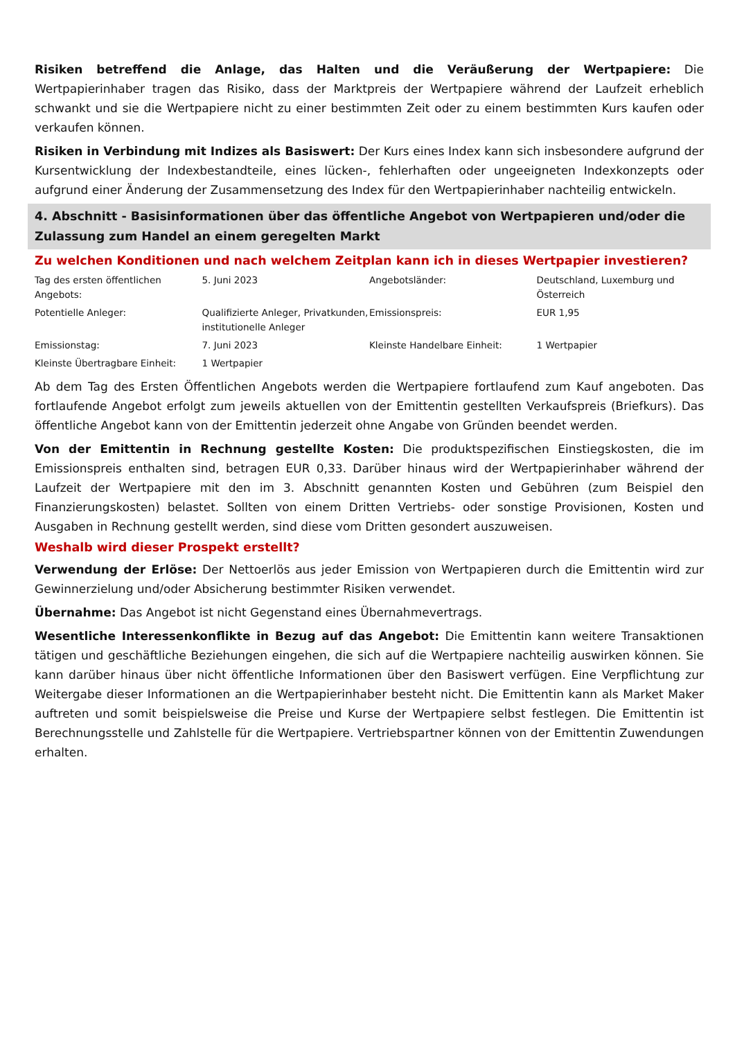Risiken betreffend die Anlage, das Halten und die Veräußerung der Wertpapiere: Die Wertpapierinhaber tragen das Risiko, dass der Marktpreis der Wertpapiere während der Laufzeit erheblich schwankt und sie die Wertpapiere nicht zu einer bestimmten Zeit oder zu einem bestimmten Kurs kaufen oder verkaufen können.
Risiken in Verbindung mit Indizes als Basiswert: Der Kurs eines Index kann sich insbesondere aufgrund der Kursentwicklung der Indexbestandteile, eines lücken-, fehlerhaften oder ungeeigneten Indexkonzepts oder aufgrund einer Änderung der Zusammensetzung des Index für den Wertpapierinhaber nachteilig entwickeln.
4. Abschnitt - Basisinformationen über das öffentliche Angebot von Wertpapieren und/oder die Zulassung zum Handel an einem geregelten Markt
Zu welchen Konditionen und nach welchem Zeitplan kann ich in dieses Wertpapier investieren?
| Tag des ersten öffentlichen Angebots: | 5. Juni 2023 | Angebotsländer: | Deutschland, Luxemburg und Österreich |
| Potentielle Anleger: | Qualifizierte Anleger, Privatkunden, institutionelle Anleger | Emissionspreis: | EUR 1,95 |
| Emissionstag: | 7. Juni 2023 | Kleinste Handelbare Einheit: | 1 Wertpapier |
| Kleinste Übertragbare Einheit: | 1 Wertpapier | | |
Ab dem Tag des Ersten Öffentlichen Angebots werden die Wertpapiere fortlaufend zum Kauf angeboten. Das fortlaufende Angebot erfolgt zum jeweils aktuellen von der Emittentin gestellten Verkaufspreis (Briefkurs). Das öffentliche Angebot kann von der Emittentin jederzeit ohne Angabe von Gründen beendet werden.
Von der Emittentin in Rechnung gestellte Kosten: Die produktspezifischen Einstiegskosten, die im Emissionspreis enthalten sind, betragen EUR 0,33. Darüber hinaus wird der Wertpapierinhaber während der Laufzeit der Wertpapiere mit den im 3. Abschnitt genannten Kosten und Gebühren (zum Beispiel den Finanzierungskosten) belastet. Sollten von einem Dritten Vertriebs- oder sonstige Provisionen, Kosten und Ausgaben in Rechnung gestellt werden, sind diese vom Dritten gesondert auszuweisen.
Weshalb wird dieser Prospekt erstellt?
Verwendung der Erlöse: Der Nettoerlös aus jeder Emission von Wertpapieren durch die Emittentin wird zur Gewinnerzielung und/oder Absicherung bestimmter Risiken verwendet.
Übernahme: Das Angebot ist nicht Gegenstand eines Übernahmevertrags.
Wesentliche Interessenkonflikte in Bezug auf das Angebot: Die Emittentin kann weitere Transaktionen tätigen und geschäftliche Beziehungen eingehen, die sich auf die Wertpapiere nachteilig auswirken können. Sie kann darüber hinaus über nicht öffentliche Informationen über den Basiswert verfügen. Eine Verpflichtung zur Weitergabe dieser Informationen an die Wertpapierinhaber besteht nicht. Die Emittentin kann als Market Maker auftreten und somit beispielsweise die Preise und Kurse der Wertpapiere selbst festlegen. Die Emittentin ist Berechnungsstelle und Zahlstelle für die Wertpapiere. Vertriebspartner können von der Emittentin Zuwendungen erhalten.